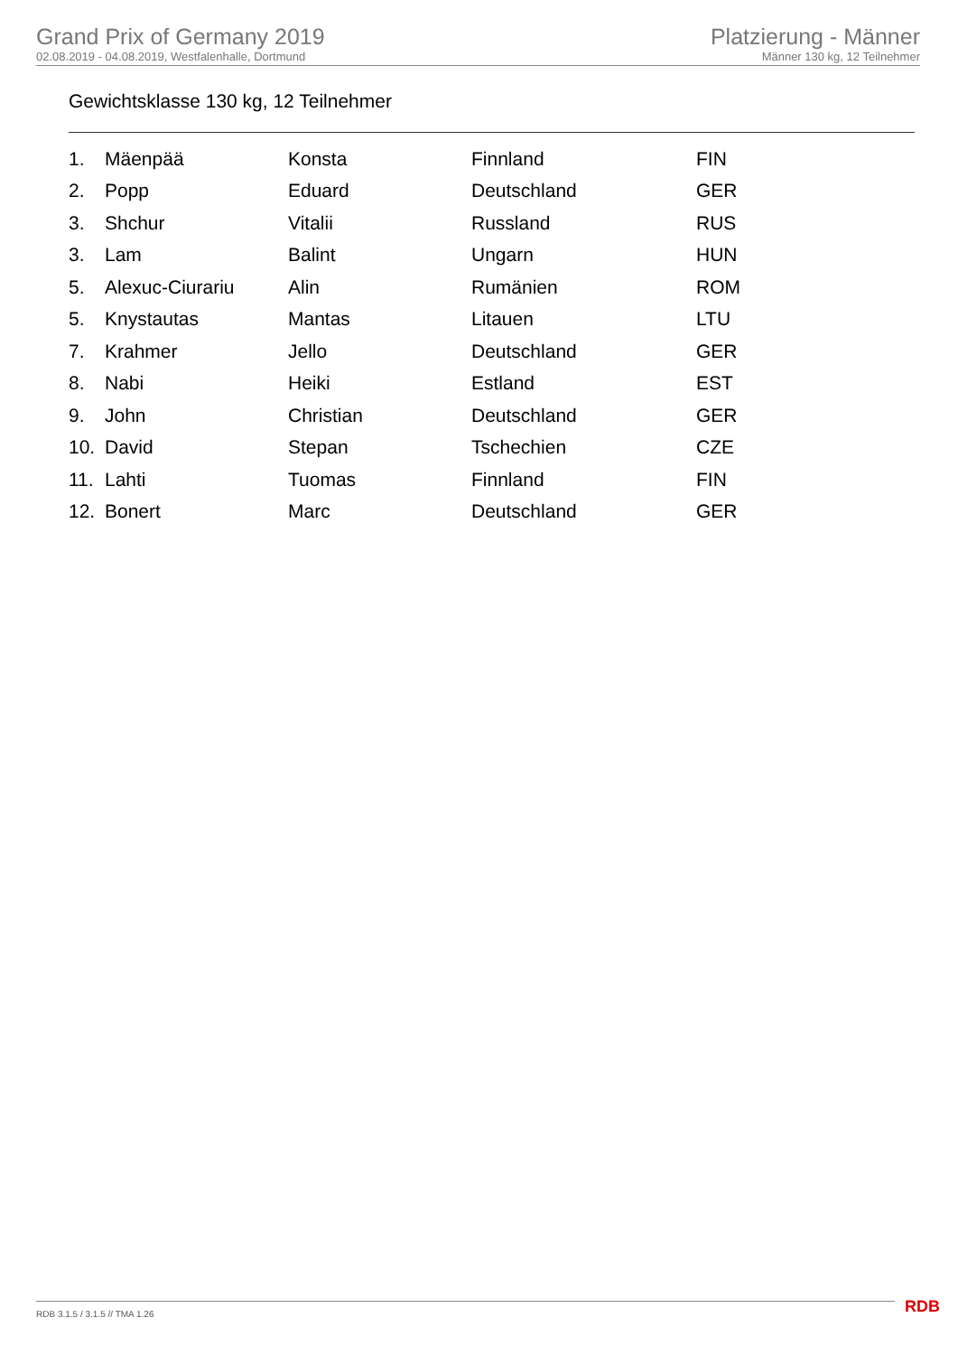Grand Prix of Germany 2019
02.08.2019 - 04.08.2019, Westfalenhalle, Dortmund
Platzierung - Männer
Männer 130 kg, 12 Teilnehmer
Gewichtsklasse 130 kg, 12 Teilnehmer
| 1. | Mäenpää | Konsta | Finnland | FIN |
| 2. | Popp | Eduard | Deutschland | GER |
| 3. | Shchur | Vitalii | Russland | RUS |
| 3. | Lam | Balint | Ungarn | HUN |
| 5. | Alexuc-Ciurariu | Alin | Rumänien | ROM |
| 5. | Knystautas | Mantas | Litauen | LTU |
| 7. | Krahmer | Jello | Deutschland | GER |
| 8. | Nabi | Heiki | Estland | EST |
| 9. | John | Christian | Deutschland | GER |
| 10. | David | Stepan | Tschechien | CZE |
| 11. | Lahti | Tuomas | Finnland | FIN |
| 12. | Bonert | Marc | Deutschland | GER |
RDB 3.1.5 / 3.1.5 // TMA 1.26 RDB